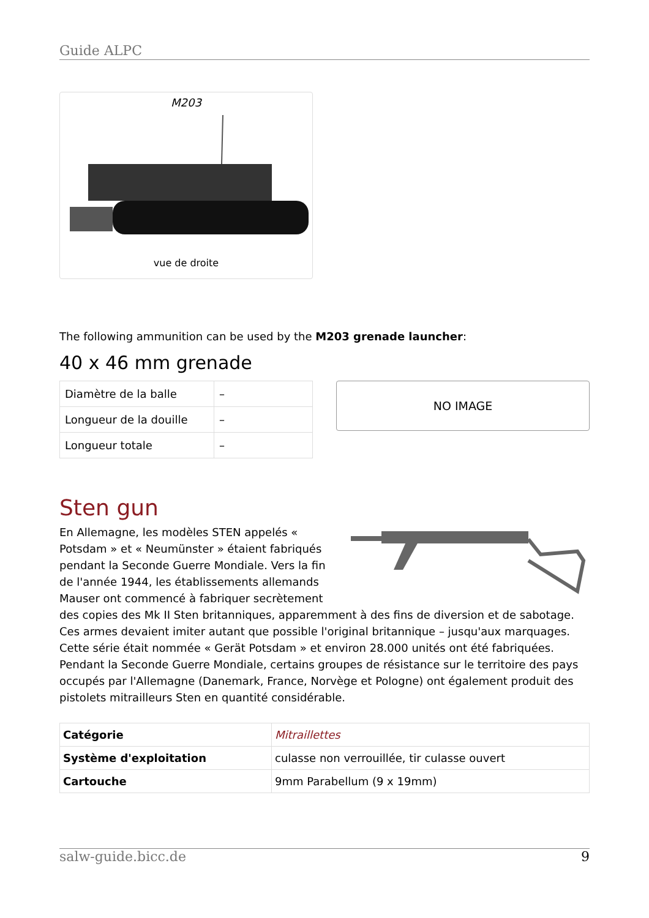Guide ALPC
M203
vue de droite
The following ammunition can be used by the M203 grenade launcher:
40 x 46 mm grenade
| Diamètre de la balle | – |
| Longueur de la douille | – |
| Longueur totale | – |
NO IMAGE
Sten gun
En Allemagne, les modèles STEN appelés « Potsdam » et « Neumünster » étaient fabriqués pendant la Seconde Guerre Mondiale. Vers la fin de l'année 1944, les établissements allemands Mauser ont commencé à fabriquer secrètement des copies des Mk II Sten britanniques, apparemment à des fins de diversion et de sabotage. Ces armes devaient imiter autant que possible l'original britannique – jusqu'aux marquages. Cette série était nommée « Gerät Potsdam » et environ 28.000 unités ont été fabriquées. Pendant la Seconde Guerre Mondiale, certains groupes de résistance sur le territoire des pays occupés par l'Allemagne (Danemark, France, Norvège et Pologne) ont également produit des pistolets mitrailleurs Sten en quantité considérable.
| Catégorie | Mitraillettes |
| Système d'exploitation | culasse non verrouillée, tir culasse ouvert |
| Cartouche | 9mm Parabellum (9 x 19mm) |
salw-guide.bicc.de 9